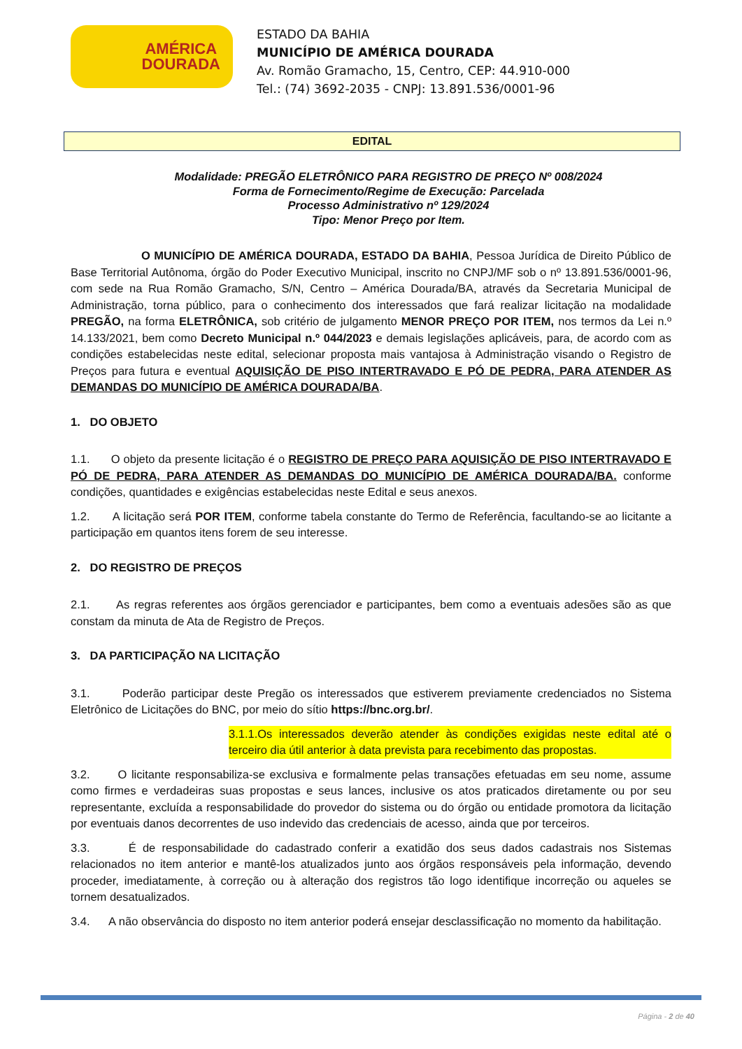AMÉRICA
DOURADA
ESTADO DA BAHIA
MUNICÍPIO DE AMÉRICA DOURADA
Av. Romão Gramacho, 15, Centro, CEP: 44.910-000
Tel.: (74) 3692-2035 - CNPJ: 13.891.536/0001-96
EDITAL
Modalidade: PREGÃO ELETRÔNICO PARA REGISTRO DE PREÇO Nº 008/2024
Forma de Fornecimento/Regime de Execução: Parcelada
Processo Administrativo nº 129/2024
Tipo: Menor Preço por Item.
O MUNICÍPIO DE AMÉRICA DOURADA, ESTADO DA BAHIA, Pessoa Jurídica de Direito Público de Base Territorial Autônoma, órgão do Poder Executivo Municipal, inscrito no CNPJ/MF sob o nº 13.891.536/0001-96, com sede na Rua Romão Gramacho, S/N, Centro – América Dourada/BA, através da Secretaria Municipal de Administração, torna público, para o conhecimento dos interessados que fará realizar licitação na modalidade PREGÃO, na forma ELETRÔNICA, sob critério de julgamento MENOR PREÇO POR ITEM, nos termos da Lei n.º 14.133/2021, bem como Decreto Municipal n.º 044/2023 e demais legislações aplicáveis, para, de acordo com as condições estabelecidas neste edital, selecionar proposta mais vantajosa à Administração visando o Registro de Preços para futura e eventual AQUISIÇÃO DE PISO INTERTRAVADO E PÓ DE PEDRA, PARA ATENDER AS DEMANDAS DO MUNICÍPIO DE AMÉRICA DOURADA/BA.
1. DO OBJETO
1.1. O objeto da presente licitação é o REGISTRO DE PREÇO PARA AQUISIÇÃO DE PISO INTERTRAVADO E PÓ DE PEDRA, PARA ATENDER AS DEMANDAS DO MUNICÍPIO DE AMÉRICA DOURADA/BA. conforme condições, quantidades e exigências estabelecidas neste Edital e seus anexos.
1.2. A licitação será POR ITEM, conforme tabela constante do Termo de Referência, facultando-se ao licitante a participação em quantos itens forem de seu interesse.
2. DO REGISTRO DE PREÇOS
2.1. As regras referentes aos órgãos gerenciador e participantes, bem como a eventuais adesões são as que constam da minuta de Ata de Registro de Preços.
3. DA PARTICIPAÇÃO NA LICITAÇÃO
3.1. Poderão participar deste Pregão os interessados que estiverem previamente credenciados no Sistema Eletrônico de Licitações do BNC, por meio do sítio https://bnc.org.br/.
3.1.1.Os interessados deverão atender às condições exigidas neste edital até o terceiro dia útil anterior à data prevista para recebimento das propostas.
3.2. O licitante responsabiliza-se exclusiva e formalmente pelas transações efetuadas em seu nome, assume como firmes e verdadeiras suas propostas e seus lances, inclusive os atos praticados diretamente ou por seu representante, excluída a responsabilidade do provedor do sistema ou do órgão ou entidade promotora da licitação por eventuais danos decorrentes de uso indevido das credenciais de acesso, ainda que por terceiros.
3.3. É de responsabilidade do cadastrado conferir a exatidão dos seus dados cadastrais nos Sistemas relacionados no item anterior e mantê-los atualizados junto aos órgãos responsáveis pela informação, devendo proceder, imediatamente, à correção ou à alteração dos registros tão logo identifique incorreção ou aqueles se tornem desatualizados.
3.4. A não observância do disposto no item anterior poderá ensejar desclassificação no momento da habilitação.
Página - 2 de 40